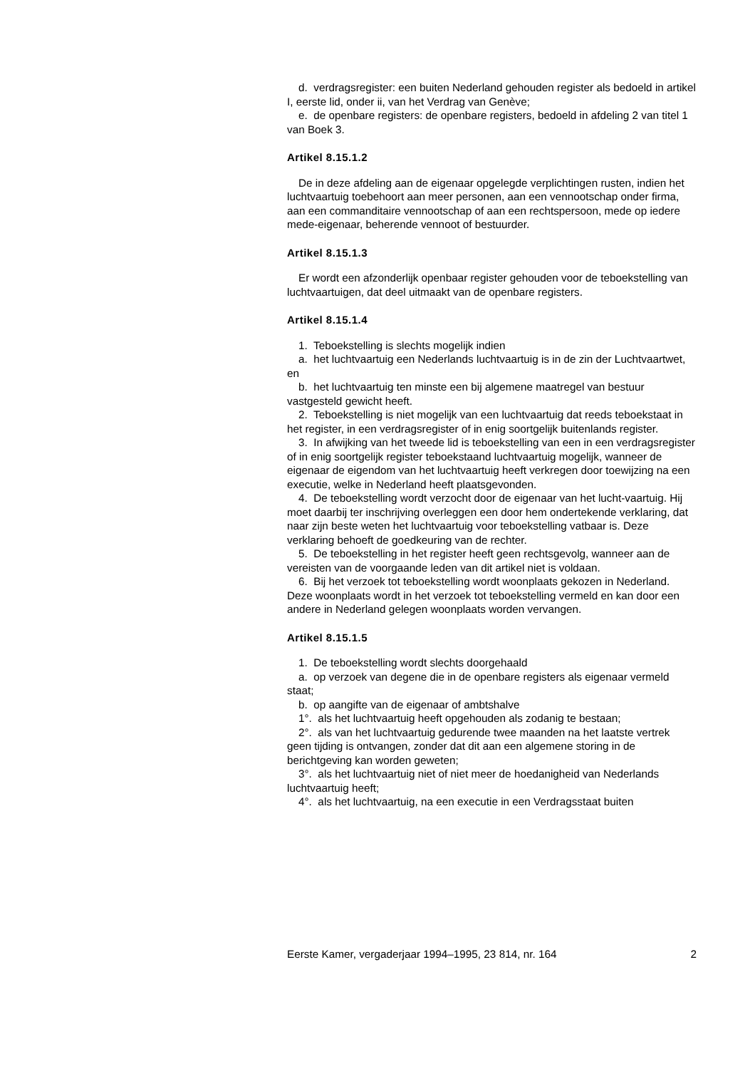d. verdragsregister: een buiten Nederland gehouden register als bedoeld in artikel I, eerste lid, onder ii, van het Verdrag van Genève;
e. de openbare registers: de openbare registers, bedoeld in afdeling 2 van titel 1 van Boek 3.
Artikel 8.15.1.2
De in deze afdeling aan de eigenaar opgelegde verplichtingen rusten, indien het luchtvaartuig toebehoort aan meer personen, aan een vennootschap onder firma, aan een commanditaire vennootschap of aan een rechtspersoon, mede op iedere mede-eigenaar, beherende vennoot of bestuurder.
Artikel 8.15.1.3
Er wordt een afzonderlijk openbaar register gehouden voor de teboekstelling van luchtvaartuigen, dat deel uitmaakt van de openbare registers.
Artikel 8.15.1.4
1. Teboekstelling is slechts mogelijk indien
a. het luchtvaartuig een Nederlands luchtvaartuig is in de zin der Luchtvaartwet, en
b. het luchtvaartuig ten minste een bij algemene maatregel van bestuur vastgesteld gewicht heeft.
2. Teboekstelling is niet mogelijk van een luchtvaartuig dat reeds teboekstaat in het register, in een verdragsregister of in enig soortgelijk buitenlands register.
3. In afwijking van het tweede lid is teboekstelling van een in een verdragsregister of in enig soortgelijk register teboekstaand luchtvaartuig mogelijk, wanneer de eigenaar de eigendom van het luchtvaartuig heeft verkregen door toewijzing na een executie, welke in Nederland heeft plaatsgevonden.
4. De teboekstelling wordt verzocht door de eigenaar van het lucht-vaartuig. Hij moet daarbij ter inschrijving overleggen een door hem ondertekende verklaring, dat naar zijn beste weten het luchtvaartuig voor teboekstelling vatbaar is. Deze verklaring behoeft de goedkeuring van de rechter.
5. De teboekstelling in het register heeft geen rechtsgevolg, wanneer aan de vereisten van de voorgaande leden van dit artikel niet is voldaan.
6. Bij het verzoek tot teboekstelling wordt woonplaats gekozen in Nederland. Deze woonplaats wordt in het verzoek tot teboekstelling vermeld en kan door een andere in Nederland gelegen woonplaats worden vervangen.
Artikel 8.15.1.5
1. De teboekstelling wordt slechts doorgehaald
a. op verzoek van degene die in de openbare registers als eigenaar vermeld staat;
b. op aangifte van de eigenaar of ambtshalve
1°. als het luchtvaartuig heeft opgehouden als zodanig te bestaan;
2°. als van het luchtvaartuig gedurende twee maanden na het laatste vertrek geen tijding is ontvangen, zonder dat dit aan een algemene storing in de berichtgeving kan worden geweten;
3°. als het luchtvaartuig niet of niet meer de hoedanigheid van Nederlands luchtvaartuig heeft;
4°. als het luchtvaartuig, na een executie in een Verdragsstaat buiten
Eerste Kamer, vergaderjaar 1994–1995, 23 814, nr. 164 2